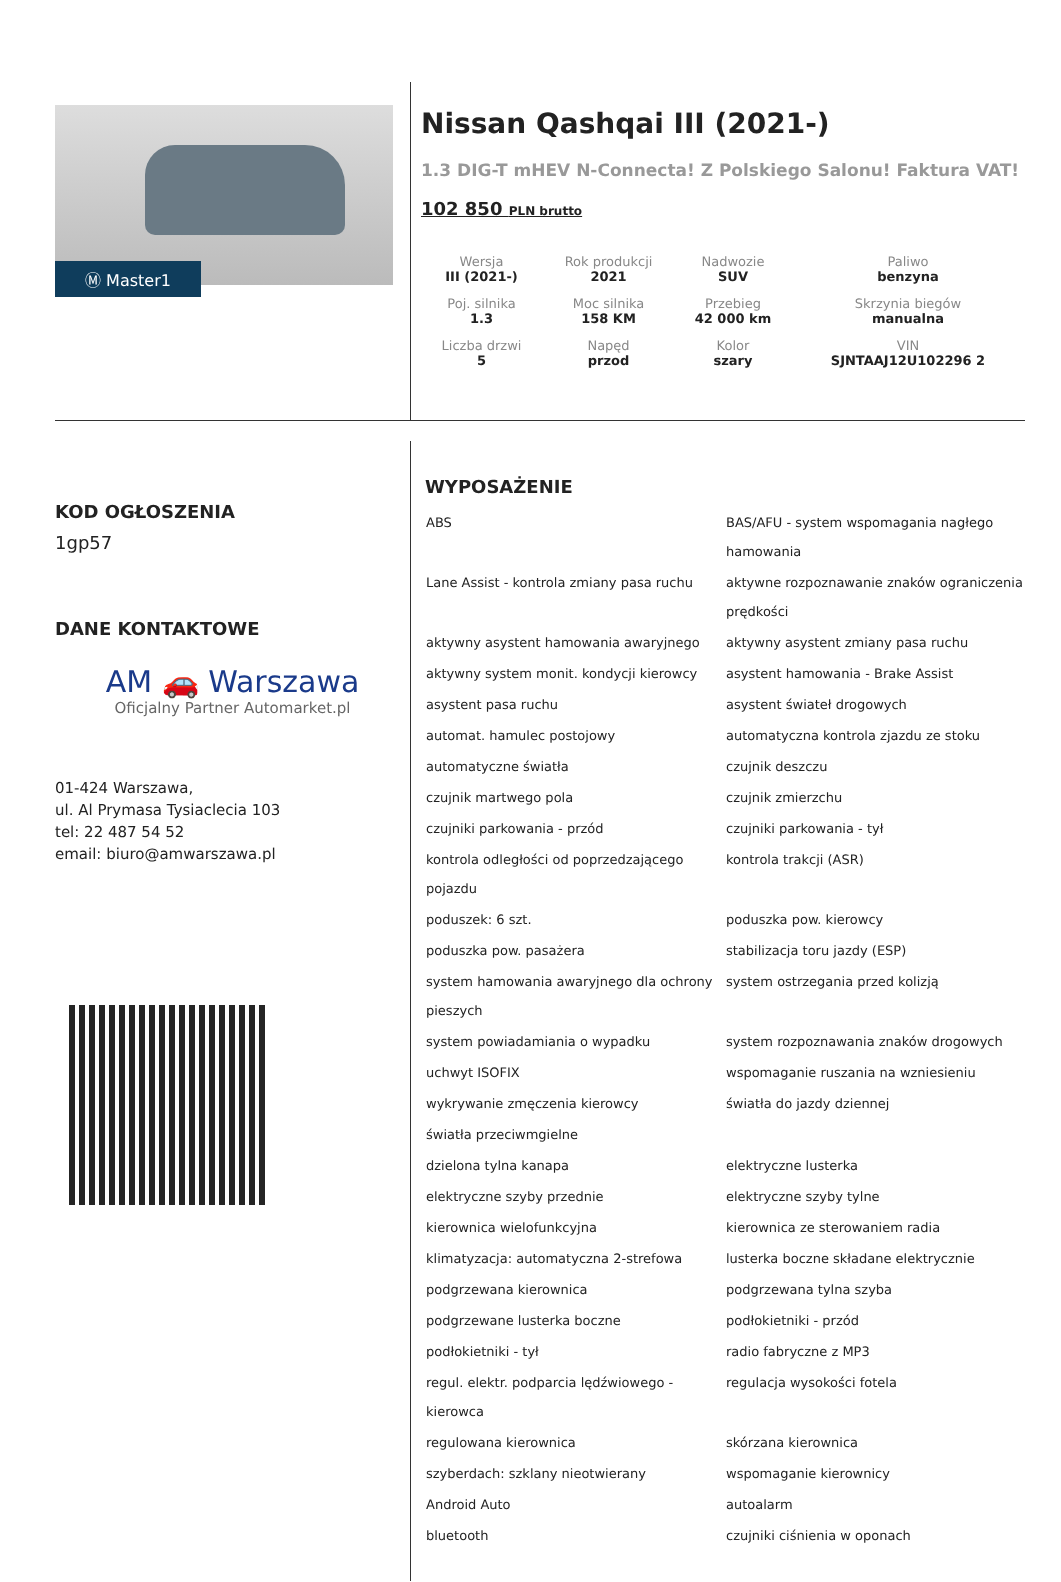Ⓜ Master1
Nissan Qashqai III (2021-)
1.3 DIG-T mHEV N-Connecta! Z Polskiego Salonu! Faktura VAT!
102 850 PLN brutto
| Wersja III (2021-) | Rok produkcji 2021 | Nadwozie SUV | Paliwo benzyna |
| Poj. silnika 1.3 | Moc silnika 158 KM | Przebieg 42 000 km | Skrzynia biegów manualna |
| Liczba drzwi 5 | Napęd przod | Kolor szary | VIN SJNTAAJ12U102296 2 |
KOD OGŁOSZENIA
1gp57
DANE KONTAKTOWE
AM 🚗 Warszawa
Oficjalny Partner Automarket.pl
01-424 Warszawa,
ul. Al Prymasa Tysiaclecia 103
tel: 22 487 54 52
email: biuro@amwarszawa.pl
WYPOSAŻENIE
| ABS | BAS/AFU - system wspomagania nagłego hamowania |
| Lane Assist - kontrola zmiany pasa ruchu | aktywne rozpoznawanie znaków ograniczenia prędkości |
| aktywny asystent hamowania awaryjnego | aktywny asystent zmiany pasa ruchu |
| aktywny system monit. kondycji kierowcy | asystent hamowania - Brake Assist |
| asystent pasa ruchu | asystent świateł drogowych |
| automat. hamulec postojowy | automatyczna kontrola zjazdu ze stoku |
| automatyczne światła | czujnik deszczu |
| czujnik martwego pola | czujnik zmierzchu |
| czujniki parkowania - przód | czujniki parkowania - tył |
| kontrola odległości od poprzedzającego pojazdu | kontrola trakcji (ASR) |
| poduszek: 6 szt. | poduszka pow. kierowcy |
| poduszka pow. pasażera | stabilizacja toru jazdy (ESP) |
| system hamowania awaryjnego dla ochrony pieszych | system ostrzegania przed kolizją |
| system powiadamiania o wypadku | system rozpoznawania znaków drogowych |
| uchwyt ISOFIX | wspomaganie ruszania na wzniesieniu |
| wykrywanie zmęczenia kierowcy | światła do jazdy dziennej |
| światła przeciwmgielne | |
| dzielona tylna kanapa | elektryczne lusterka |
| elektryczne szyby przednie | elektryczne szyby tylne |
| kierownica wielofunkcyjna | kierownica ze sterowaniem radia |
| klimatyzacja: automatyczna 2-strefowa | lusterka boczne składane elektrycznie |
| podgrzewana kierownica | podgrzewana tylna szyba |
| podgrzewane lusterka boczne | podłokietniki - przód |
| podłokietniki - tył | radio fabryczne z MP3 |
| regul. elektr. podparcia lędźwiowego - kierowca | regulacja wysokości fotela |
| regulowana kierownica | skórzana kierownica |
| szyberdach: szklany nieotwierany | wspomaganie kierownicy |
| Android Auto | autoalarm |
| bluetooth | czujniki ciśnienia w oponach |